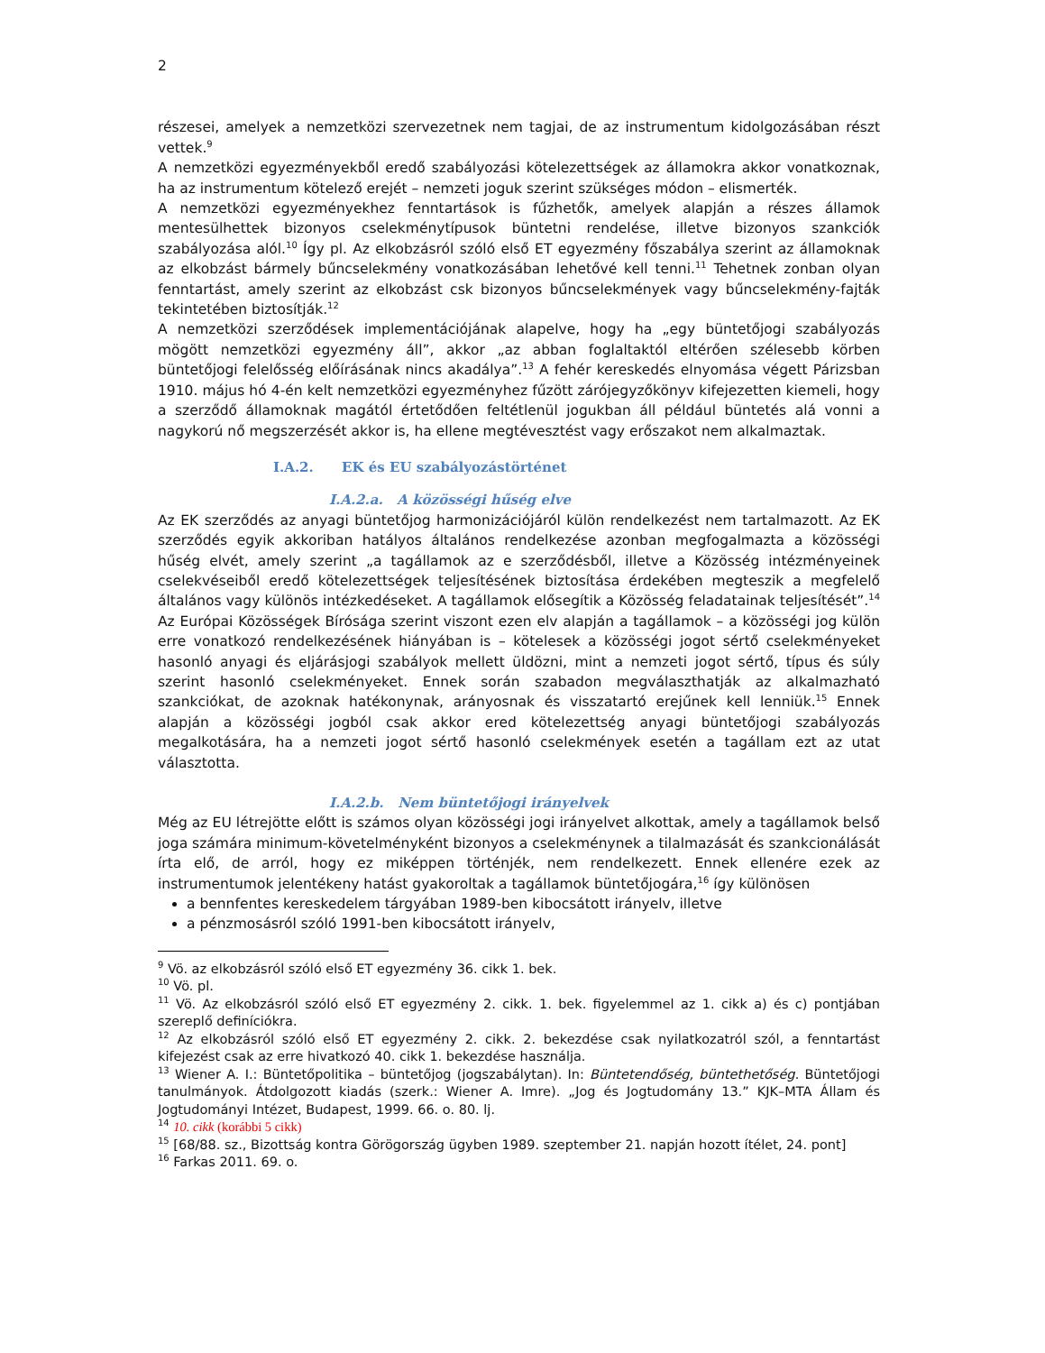2
részesei, amelyek a nemzetközi szervezetnek nem tagjai, de az instrumentum kidolgozásában részt vettek.<sup>9</sup>
A nemzetközi egyezményekből eredő szabályozási kötelezettségek az államokra akkor vonatkoznak, ha az instrumentum kötelező erejét – nemzeti joguk szerint szükséges módon – elismerték.
A nemzetközi egyezményekhez fenntartások is fűzhetők, amelyek alapján a részes államok mentesülhettek bizonyos cselekménytípusok büntetni rendelése, illetve bizonyos szankciók szabályozása alól.<sup>10</sup> Így pl. Az elkobzásról szóló első ET egyezmény főszabálya szerint az államoknak az elkobzást bármely bűncselekmény vonatkozásában lehetővé kell tenni.<sup>11</sup> Tehetnek zonban olyan fenntartást, amely szerint az elkobzást csk bizonyos bűncselekmények vagy bűncselekmény-fajták tekintetében biztosítják.<sup>12</sup>
A nemzetközi szerződések implementációjának alapelve, hogy ha „egy büntetőjogi szabályozás mögött nemzetközi egyezmény áll”, akkor „az abban foglaltaktól eltérően szélesebb körben büntetőjogi felelősség előírásának nincs akadálya”.<sup>13</sup> A fehér kereskedés elnyomása végett Párizsban 1910. május hó 4-én kelt nemzetközi egyezményhez fűzött zárójegyzőkönyv kifejezetten kiemeli, hogy a szerződő államoknak magától értetődően feltétlenül jogukban áll például büntetés alá vonni a nagykorú nő megszerzését akkor is, ha ellene megtévesztést vagy erőszakot nem alkalmaztak.
I.A.2. EK és EU szabályozástörténet
I.A.2.a. A közösségi hűség elve
Az EK szerződés az anyagi büntetőjog harmonizációjáról külön rendelkezést nem tartalmazott. Az EK szerződés egyik akkoriban hatályos általános rendelkezése azonban megfogalmazta a közösségi hűség elvét, amely szerint „a tagállamok az e szerződésből, illetve a Közösség intézményeinek cselekvéseiből eredő kötelezettségek teljesítésének biztosítása érdekében megteszik a megfelelő általános vagy különös intézkedéseket. A tagállamok elősegítik a Közösség feladatainak teljesítését”.<sup>14</sup> Az Európai Közösségek Bírósága szerint viszont ezen elv alapján a tagállamok – a közösségi jog külön erre vonatkozó rendelkezésének hiányában is – kötelesek a közösségi jogot sértő cselekményeket hasonló anyagi és eljárásjogi szabályok mellett üldözni, mint a nemzeti jogot sértő, típus és súly szerint hasonló cselekményeket. Ennek során szabadon megválaszthatják az alkalmazható szankciókat, de azoknak hatékonynak, arányosnak és visszatartó erejűnek kell lenniük.<sup>15</sup> Ennek alapján a közösségi jogból csak akkor ered kötelezettség anyagi büntetőjogi szabályozás megalkotására, ha a nemzeti jogot sértő hasonló cselekmények esetén a tagállam ezt az utat választotta.
I.A.2.b. Nem büntetőjogi irányelvek
Még az EU létrejötte előtt is számos olyan közösségi jogi irányelvet alkottak, amely a tagállamok belső joga számára minimum-követelményként bizonyos a cselekménynek a tilalmazását és szankcionálását írta elő, de arról, hogy ez miképpen történjék, nem rendelkezett. Ennek ellenére ezek az instrumentumok jelentékeny hatást gyakoroltak a tagállamok büntetőjogára,<sup>16</sup> így különösen
a bennfentes kereskedelem tárgyában 1989-ben kibocsátott irányelv, illetve
a pénzmosásról szóló 1991-ben kibocsátott irányelv,
<sup>9</sup> Vö. az elkobzásról szóló első ET egyezmény 36. cikk 1. bek.
<sup>10</sup> Vö. pl.
<sup>11</sup> Vö. Az elkobzásról szóló első ET egyezmény 2. cikk. 1. bek. figyelemmel az 1. cikk a) és c) pontjában szereplő definíciókra.
<sup>12</sup> Az elkobzásról szóló első ET egyezmény 2. cikk. 2. bekezdése csak nyilatkozatról szól, a fenntartást kifejezést csak az erre hivatkozó 40. cikk 1. bekezdése használja.
<sup>13</sup> Wiener A. I.: Büntetőpolitika – büntetőjog (jogszabálytan). In: Büntetendőség, büntethetőség. Büntetőjogi tanulmányok. Átdolgozott kiadás (szerk.: Wiener A. Imre). „Jog és Jogtudomány 13.” KJK–MTA Állam és Jogtudományi Intézet, Budapest, 1999. 66. o. 80. lj.
<sup>14</sup> 10. cikk (korábbi 5 cikk)
<sup>15</sup> [68/88. sz., Bizottság kontra Görögország ügyben 1989. szeptember 21. napján hozott ítélet, 24. pont]
<sup>16</sup> Farkas 2011. 69. o.